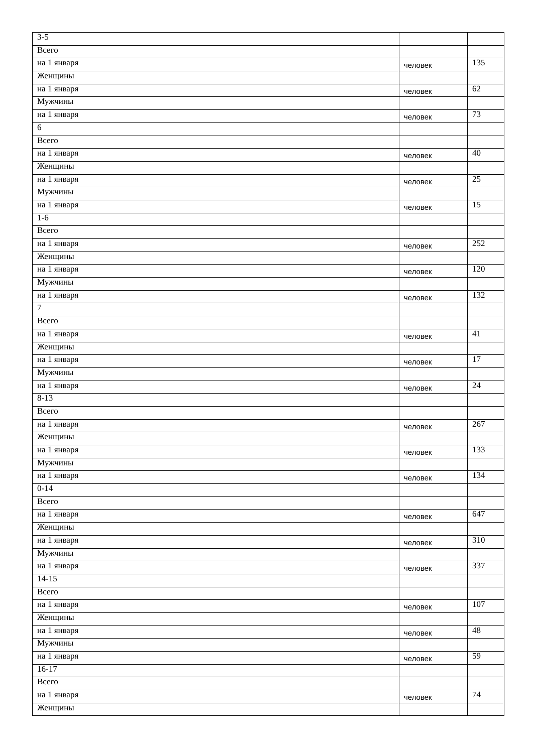| 3-5 | | |
| Всего | | |
| на 1 января | человек | 135 |
| Женщины | | |
| на 1 января | человек | 62 |
| Мужчины | | |
| на 1 января | человек | 73 |
| 6 | | |
| Всего | | |
| на 1 января | человек | 40 |
| Женщины | | |
| на 1 января | человек | 25 |
| Мужчины | | |
| на 1 января | человек | 15 |
| 1-6 | | |
| Всего | | |
| на 1 января | человек | 252 |
| Женщины | | |
| на 1 января | человек | 120 |
| Мужчины | | |
| на 1 января | человек | 132 |
| 7 | | |
| Всего | | |
| на 1 января | человек | 41 |
| Женщины | | |
| на 1 января | человек | 17 |
| Мужчины | | |
| на 1 января | человек | 24 |
| 8-13 | | |
| Всего | | |
| на 1 января | человек | 267 |
| Женщины | | |
| на 1 января | человек | 133 |
| Мужчины | | |
| на 1 января | человек | 134 |
| 0-14 | | |
| Всего | | |
| на 1 января | человек | 647 |
| Женщины | | |
| на 1 января | человек | 310 |
| Мужчины | | |
| на 1 января | человек | 337 |
| 14-15 | | |
| Всего | | |
| на 1 января | человек | 107 |
| Женщины | | |
| на 1 января | человек | 48 |
| Мужчины | | |
| на 1 января | человек | 59 |
| 16-17 | | |
| Всего | | |
| на 1 января | человек | 74 |
| Женщины | | |